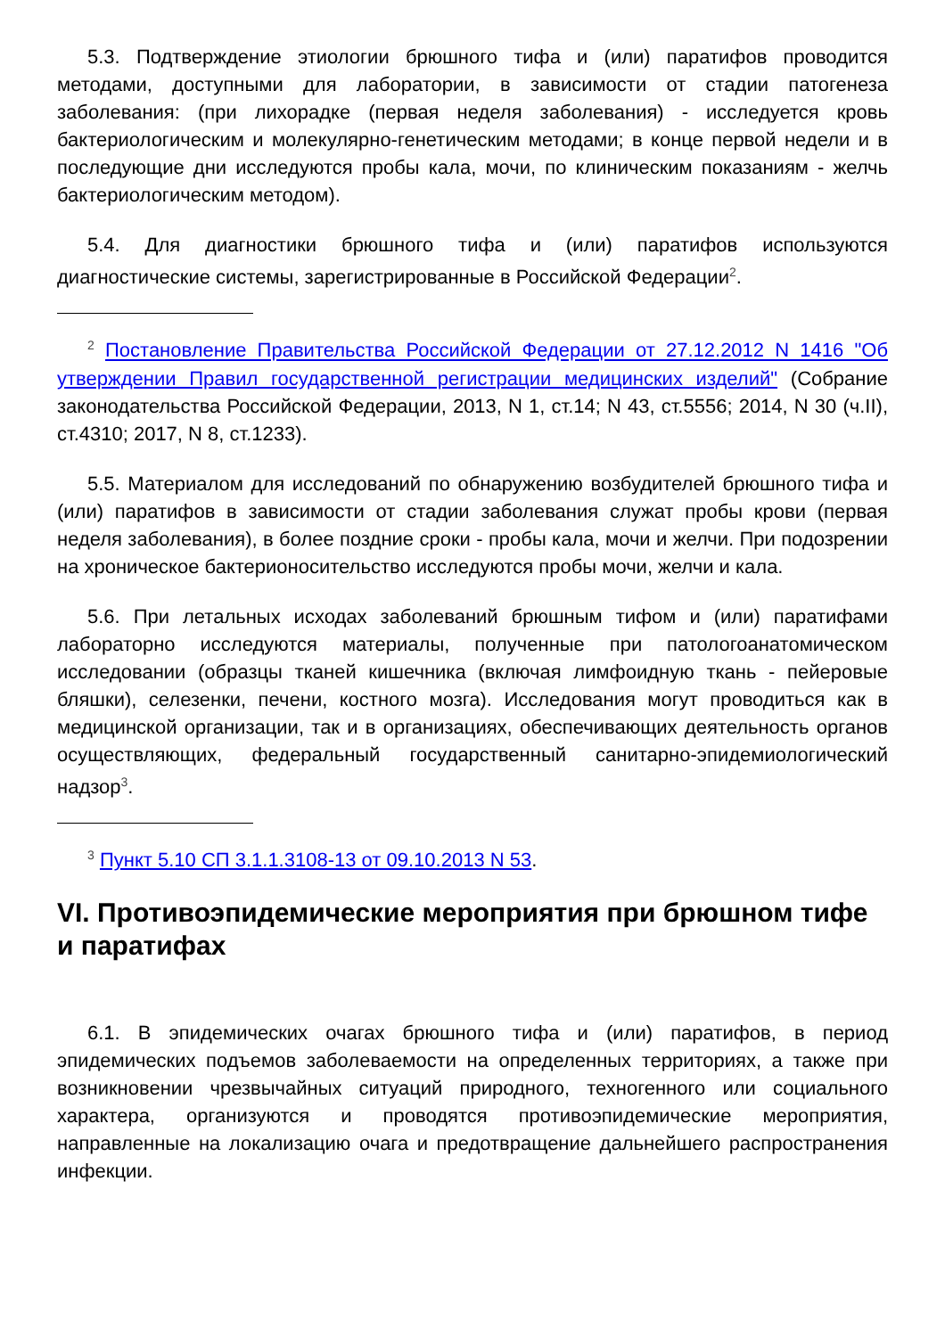5.3. Подтверждение этиологии брюшного тифа и (или) паратифов проводится методами, доступными для лаборатории, в зависимости от стадии патогенеза заболевания: (при лихорадке (первая неделя заболевания) - исследуется кровь бактериологическим и молекулярно-генетическим методами; в конце первой недели и в последующие дни исследуются пробы кала, мочи, по клиническим показаниям - желчь бактериологическим методом).
5.4. Для диагностики брюшного тифа и (или) паратифов используются диагностические системы, зарегистрированные в Российской Федерации<sup>2</sup>.
<sup>2</sup> Постановление Правительства Российской Федерации от 27.12.2012 N 1416 "Об утверждении Правил государственной регистрации медицинских изделий" (Собрание законодательства Российской Федерации, 2013, N 1, ст.14; N 43, ст.5556; 2014, N 30 (ч.II), ст.4310; 2017, N 8, ст.1233).
5.5. Материалом для исследований по обнаружению возбудителей брюшного тифа и (или) паратифов в зависимости от стадии заболевания служат пробы крови (первая неделя заболевания), в более поздние сроки - пробы кала, мочи и желчи. При подозрении на хроническое бактерионосительство исследуются пробы мочи, желчи и кала.
5.6. При летальных исходах заболеваний брюшным тифом и (или) паратифами лабораторно исследуются материалы, полученные при патологоанатомическом исследовании (образцы тканей кишечника (включая лимфоидную ткань - пейеровые бляшки), селезенки, печени, костного мозга). Исследования могут проводиться как в медицинской организации, так и в организациях, обеспечивающих деятельность органов осуществляющих, федеральный государственный санитарно-эпидемиологический надзор<sup>3</sup>.
<sup>3</sup> Пункт 5.10 СП 3.1.1.3108-13 от 09.10.2013 N 53.
VI. Противоэпидемические мероприятия при брюшном тифе и паратифах
6.1. В эпидемических очагах брюшного тифа и (или) паратифов, в период эпидемических подъемов заболеваемости на определенных территориях, а также при возникновении чрезвычайных ситуаций природного, техногенного или социального характера, организуются и проводятся противоэпидемические мероприятия, направленные на локализацию очага и предотвращение дальнейшего распространения инфекции.